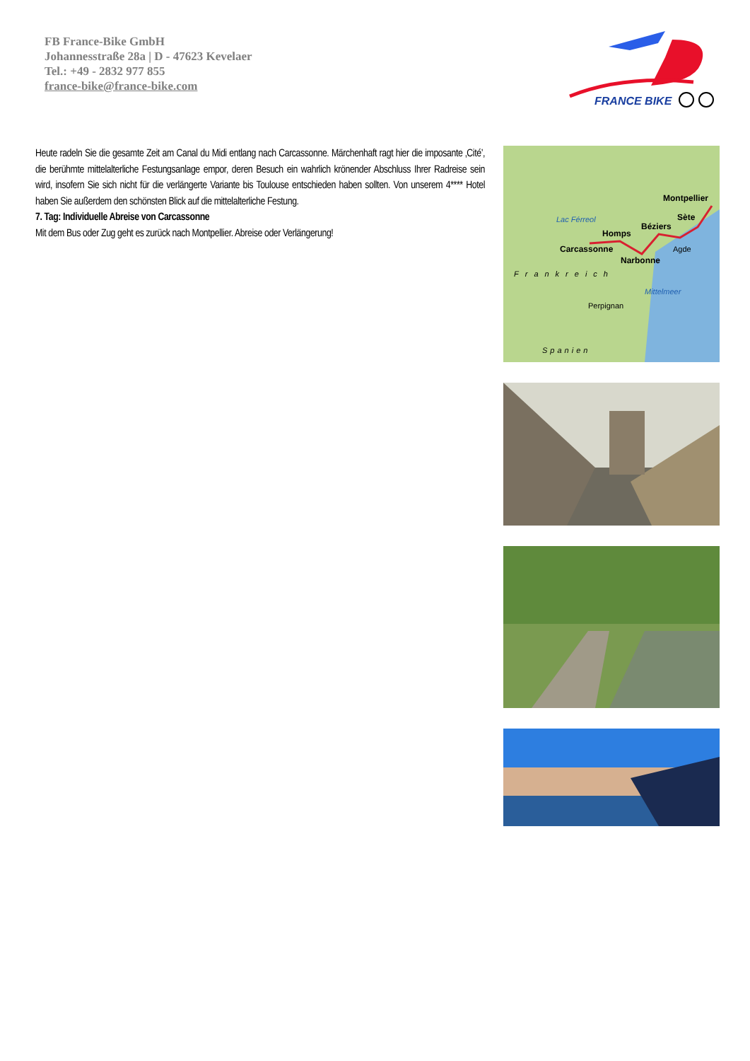FB France-Bike GmbH
Johannesstraße 28a | D - 47623 Kevelaer
Tel.: +49 - 2832 977 855
france-bike@france-bike.com
FRANCE BIKE
Heute radeln Sie die gesamte Zeit am Canal du Midi entlang nach Carcassonne. Märchenhaft ragt hier die imposante ‚Cité’, die berühmte mittelalterliche Festungsanlage empor, deren Besuch ein wahrlich krönender Abschluss Ihrer Radreise sein wird, insofern Sie sich nicht für die verlängerte Variante bis Toulouse entschieden haben sollten. Von unserem 4**** Hotel haben Sie außerdem den schönsten Blick auf die mittelalterliche Festung.
7. Tag: Individuelle Abreise von Carcassonne
Mit dem Bus oder Zug geht es zurück nach Montpellier. Abreise oder Verlängerung!
Montpellier
Sète
Béziers
Homps
Carcassonne
Narbonne
Agde
Perpignan
Frankreich
Mittelmeer
Spanien
Lac Férreol